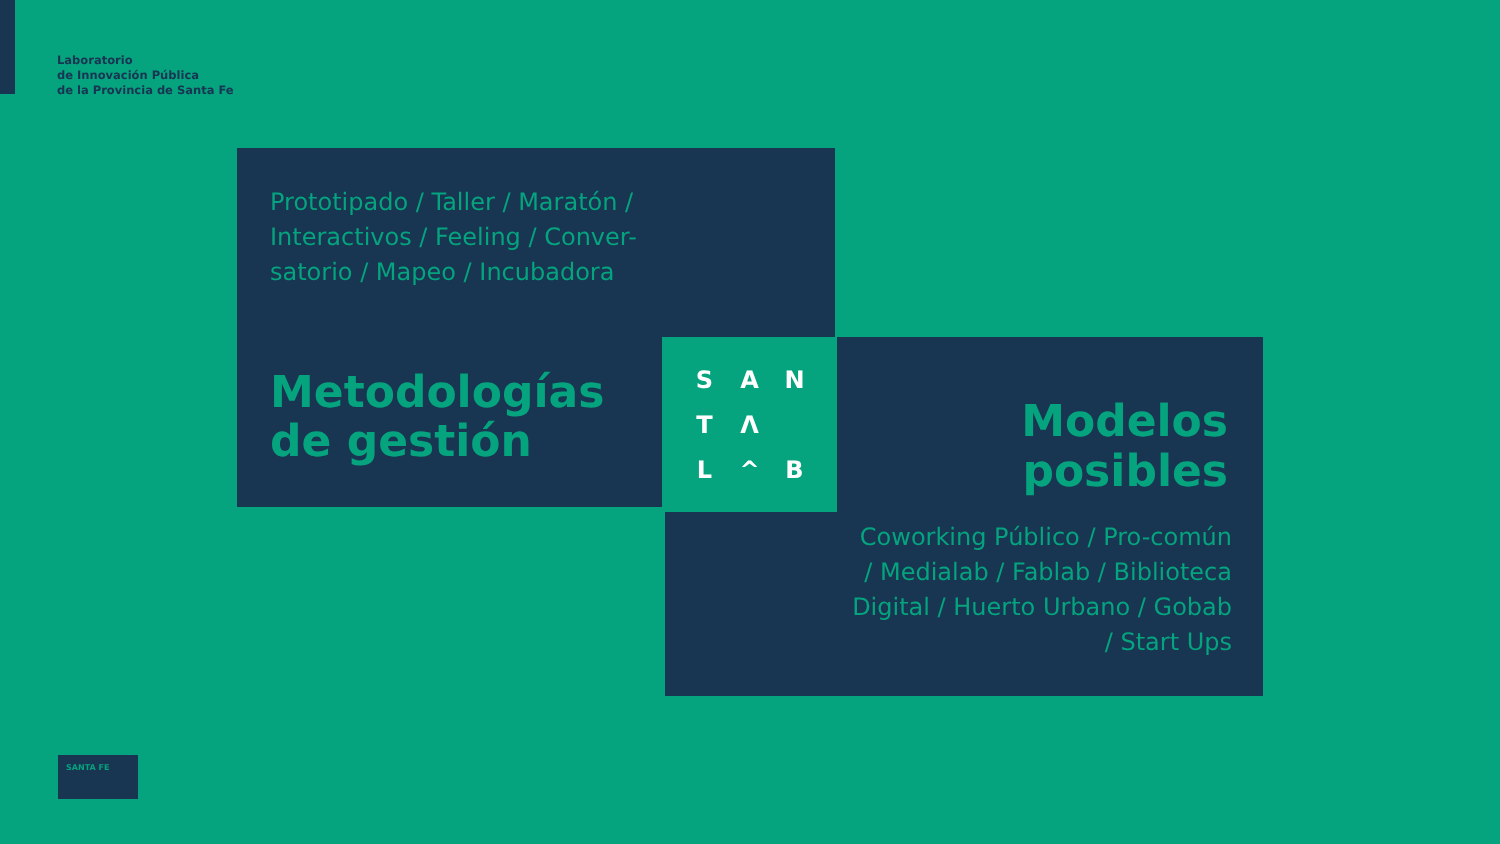Laboratorio
de Innovación Pública
de la Provincia de Santa Fe
Prototipado / Taller / Maratón / Interactivos / Feeling / Conver-satorio / Mapeo / Incubadora
Metodologías
de gestión
SANTΛ L ^ B
Modelos
posibles
Coworking Público / Pro-común / Medialab / Fablab / Biblioteca Digital / Huerto Urbano / Gobab / Start Ups
SANTA FE